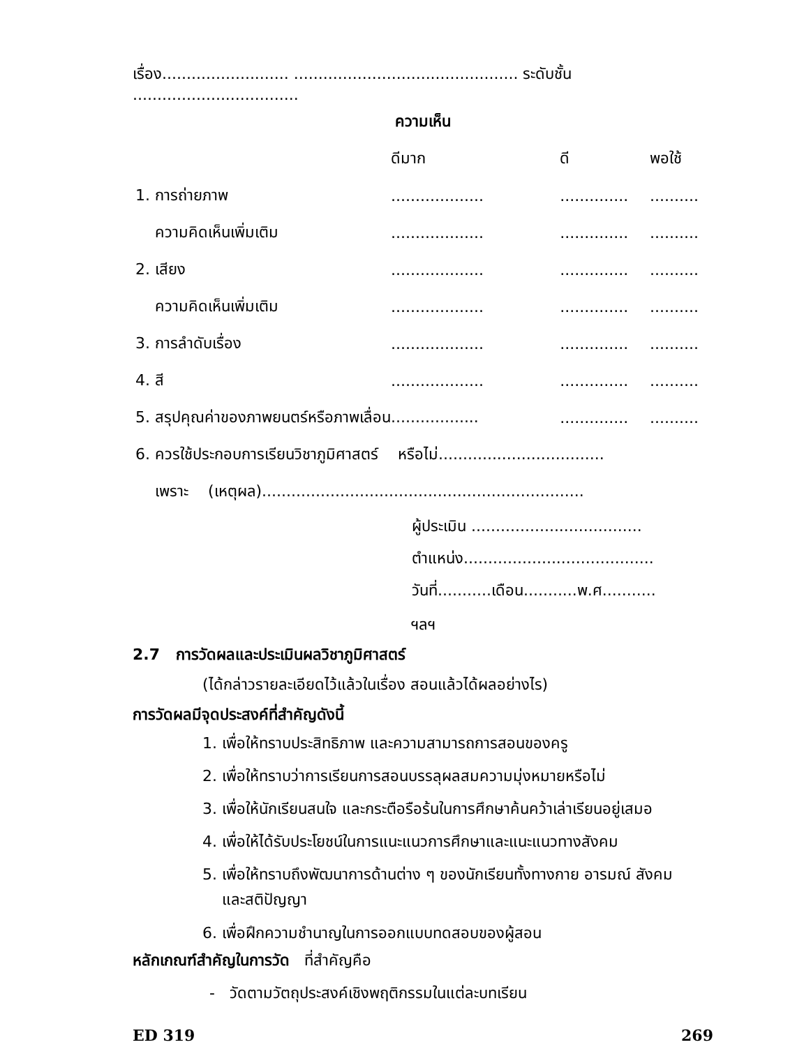เรื่อง.......................... .............................................. ระดับชั้น ..................................
ความเห็น
| | ดีมาก | ดี | พอใช้ |
| --- | --- | --- | --- |
| 1. การถ่ายภาพ | ................... | .............. | .......... |
| ความคิดเห็นเพิ่มเติม | ................... | .............. | .......... |
| 2. เสียง | ................... | .............. | .......... |
| ความคิดเห็นเพิ่มเติม | ................... | .............. | .......... |
| 3. การลำดับเรื่อง | ................... | .............. | .......... |
| 4. สี | ................... | .............. | .......... |
| 5. สรุปคุณค่าของภาพยนตร์หรือภาพเลื่อน.................. | | .............. | .......... |
| 6. ควรใช้ประกอบการเรียนวิชาภูมิศาสตร์ หรือไม่.................................. | | | |
| เพราะ (เหตุผล).................................................................. | | | |
ผู้ประเมิน ...................................
ตำแหน่ง.......................................
วันที่...........เดือน...........พ.ศ...........
ฯลฯ
2.7 การวัดผลและประเมินผลวิชาภูมิศาสตร์
(ได้กล่าวรายละเอียดไว้แล้วในเรื่อง สอนแล้วได้ผลอย่างไร)
การวัดผลมีจุดประสงค์ที่สำคัญดังนี้
1. เพื่อให้ทราบประสิทธิภาพ และความสามารถการสอนของครู
2. เพื่อให้ทราบว่าการเรียนการสอนบรรลุผลสมความมุ่งหมายหรือไม่
3. เพื่อให้นักเรียนสนใจ และกระตือรือร้นในการศึกษาค้นคว้าเล่าเรียนอยู่เสมอ
4. เพื่อให้ได้รับประโยชน์ในการแนะแนวการศึกษาและแนะแนวทางสังคม
5. เพื่อให้ทราบถึงพัฒนาการด้านต่าง ๆ ของนักเรียนทั้งทางกาย อารมณ์ สังคม
และสติปัญญา
6. เพื่อฝึกความชำนาญในการออกแบบทดสอบของผู้สอน
หลักเกณฑ์สำคัญในการวัด ที่สำคัญคือ
- วัดตามวัตถุประสงค์เชิงพฤติกรรมในแต่ละบทเรียน
ED 319 269